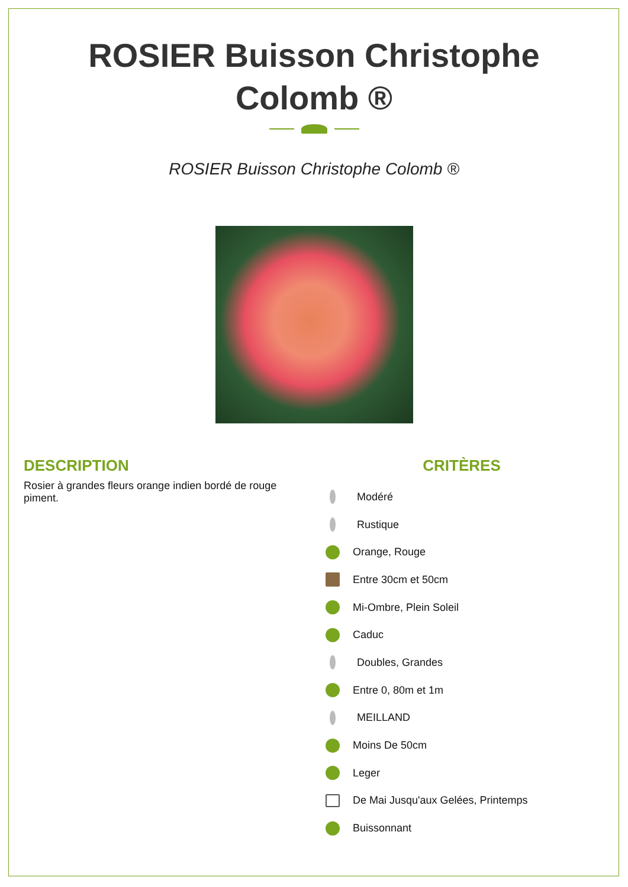ROSIER Buisson Christophe
Colomb ®
ROSIER Buisson Christophe Colomb ®
DESCRIPTION
Rosier à grandes fleurs orange indien bordé de rouge piment.
CRITÈRES
Modéré
Rustique
Orange, Rouge
Entre 30cm et 50cm
Mi-Ombre, Plein Soleil
Caduc
Doubles, Grandes
Entre 0, 80m et 1m
MEILLAND
Moins De 50cm
Leger
De Mai Jusqu'aux Gelées, Printemps
Buissonnant